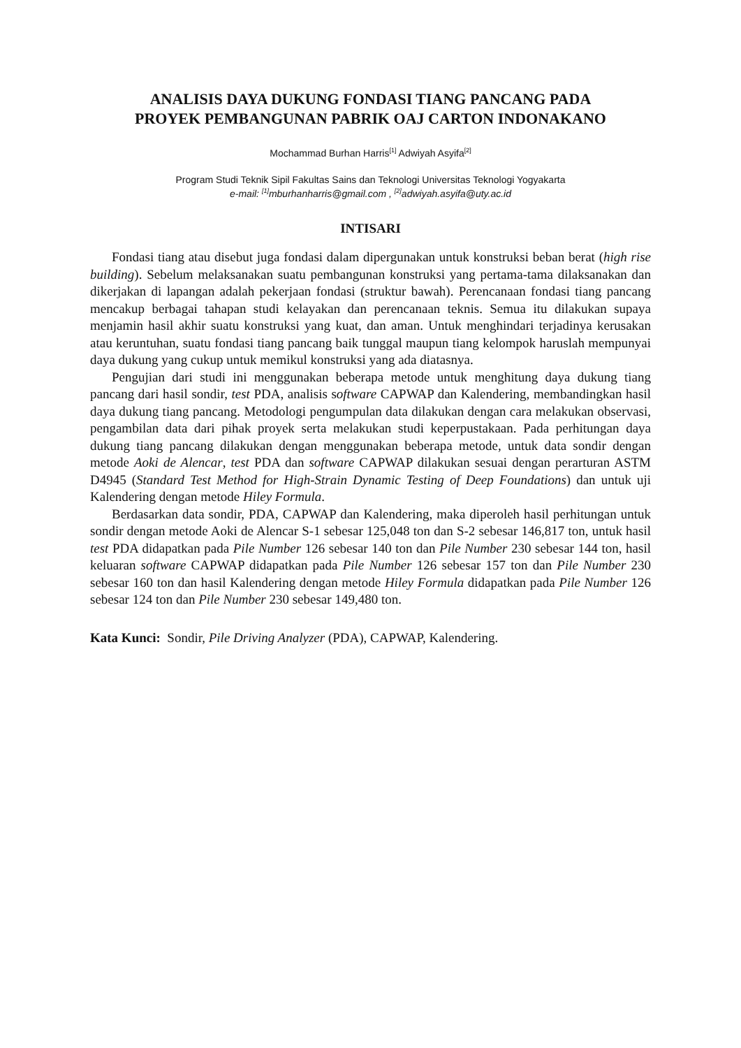ANALISIS DAYA DUKUNG FONDASI TIANG PANCANG PADA
PROYEK PEMBANGUNAN PABRIK OAJ CARTON INDONAKANO
Mochammad Burhan Harris<sup>[1]</sup> Adwiyah Asyifa<sup>[2]</sup>
Program Studi Teknik Sipil Fakultas Sains dan Teknologi Universitas Teknologi Yogyakarta
e-mail: <sup>[1]</sup>mburhanharris@gmail.com , <sup>[2]</sup>adwiyah.asyifa@uty.ac.id
INTISARI
Fondasi tiang atau disebut juga fondasi dalam dipergunakan untuk konstruksi beban berat (high rise building). Sebelum melaksanakan suatu pembangunan konstruksi yang pertama-tama dilaksanakan dan dikerjakan di lapangan adalah pekerjaan fondasi (struktur bawah). Perencanaan fondasi tiang pancang mencakup berbagai tahapan studi kelayakan dan perencanaan teknis. Semua itu dilakukan supaya menjamin hasil akhir suatu konstruksi yang kuat, dan aman. Untuk menghindari terjadinya kerusakan atau keruntuhan, suatu fondasi tiang pancang baik tunggal maupun tiang kelompok haruslah mempunyai daya dukung yang cukup untuk memikul konstruksi yang ada diatasnya.
Pengujian dari studi ini menggunakan beberapa metode untuk menghitung daya dukung tiang pancang dari hasil sondir, test PDA, analisis software CAPWAP dan Kalendering, membandingkan hasil daya dukung tiang pancang. Metodologi pengumpulan data dilakukan dengan cara melakukan observasi, pengambilan data dari pihak proyek serta melakukan studi keperpustakaan. Pada perhitungan daya dukung tiang pancang dilakukan dengan menggunakan beberapa metode, untuk data sondir dengan metode Aoki de Alencar, test PDA dan software CAPWAP dilakukan sesuai dengan perarturan ASTM D4945 (Standard Test Method for High-Strain Dynamic Testing of Deep Foundations) dan untuk uji Kalendering dengan metode Hiley Formula.
Berdasarkan data sondir, PDA, CAPWAP dan Kalendering, maka diperoleh hasil perhitungan untuk sondir dengan metode Aoki de Alencar S-1 sebesar 125,048 ton dan S-2 sebesar 146,817 ton, untuk hasil test PDA didapatkan pada Pile Number 126 sebesar 140 ton dan Pile Number 230 sebesar 144 ton, hasil keluaran software CAPWAP didapatkan pada Pile Number 126 sebesar 157 ton dan Pile Number 230 sebesar 160 ton dan hasil Kalendering dengan metode Hiley Formula didapatkan pada Pile Number 126 sebesar 124 ton dan Pile Number 230 sebesar 149,480 ton.
Kata Kunci: Sondir, Pile Driving Analyzer (PDA), CAPWAP, Kalendering.